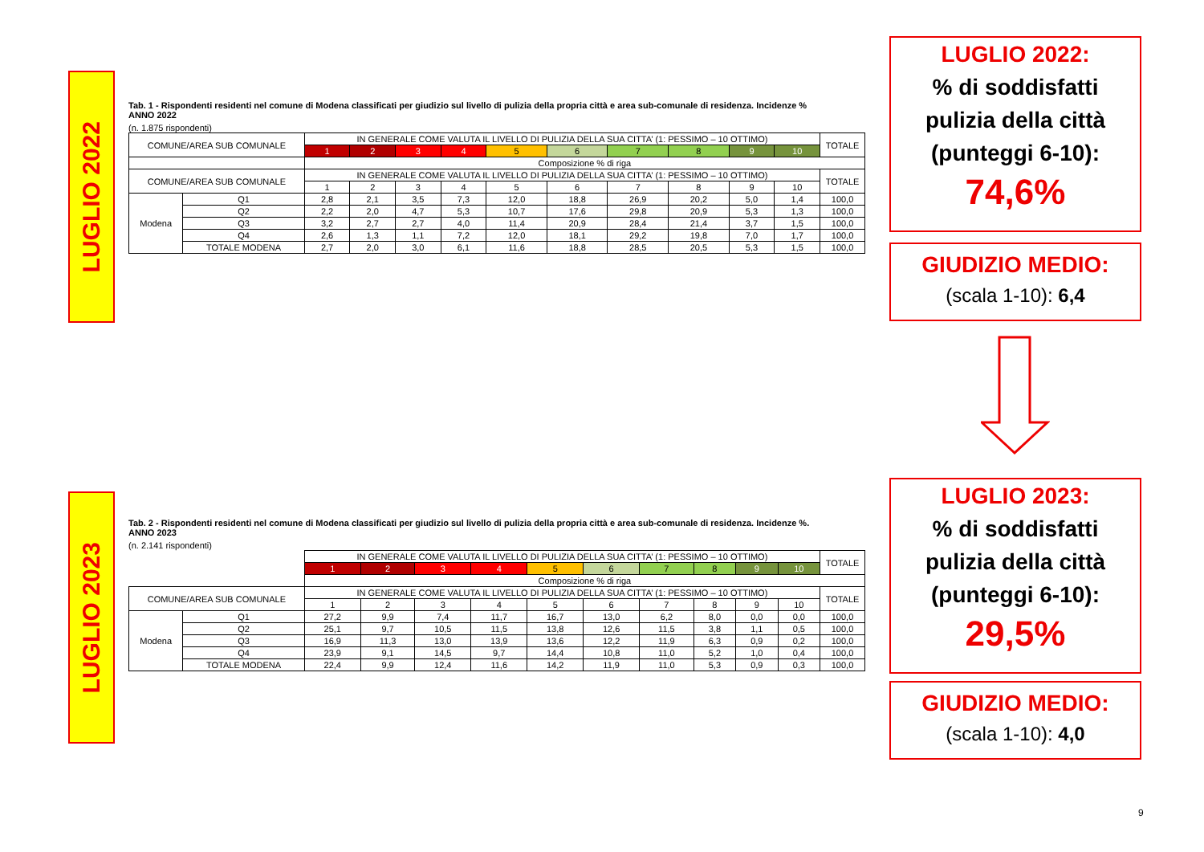LUGLIO 2022
LUGLIO 2023
Tab. 1 - Rispondenti residenti nel comune di Modena classificati per giudizio sul livello di pulizia della propria città e area sub-comunale di residenza. Incidenze %
ANNO 2022
(n. 1.875 rispondenti)
| COMUNE/AREA SUB COMUNALE | | IN GENERALE COME VALUTA IL LIVELLO DI PULIZIA DELLA SUA CITTA’ (1: PESSIMO – 10 OTTIMO) | | | | | | | | | | TOTALE |
| --- | --- | --- | --- | --- | --- | --- | --- | --- | --- | --- | --- | --- |
| | | 1 | 2 | 3 | 4 | 5 | 6 | 7 | 8 | 9 | 10 | |
| | | Composizione % di riga | | | | | | | | | | |
| COMUNE/AREA SUB COMUNALE | | IN GENERALE COME VALUTA IL LIVELLO DI PULIZIA DELLA SUA CITTA’ (1: PESSIMO – 10 OTTIMO) | | | | | | | | | | TOTALE |
| | | 1 | 2 | 3 | 4 | 5 | 6 | 7 | 8 | 9 | 10 | |
| Modena | Q1 | 2,8 | 2,1 | 3,5 | 7,3 | 12,0 | 18,8 | 26,9 | 20,2 | 5,0 | 1,4 | 100,0 |
| | Q2 | 2,2 | 2,0 | 4,7 | 5,3 | 10,7 | 17,6 | 29,8 | 20,9 | 5,3 | 1,3 | 100,0 |
| | Q3 | 3,2 | 2,7 | 2,7 | 4,0 | 11,4 | 20,9 | 28,4 | 21,4 | 3,7 | 1,5 | 100,0 |
| | Q4 | 2,6 | 1,3 | 1,1 | 7,2 | 12,0 | 18,1 | 29,2 | 19,8 | 7,0 | 1,7 | 100,0 |
| | TOTALE MODENA | 2,7 | 2,0 | 3,0 | 6,1 | 11,6 | 18,8 | 28,5 | 20,5 | 5,3 | 1,5 | 100,0 |
Tab. 2 - Rispondenti residenti nel comune di Modena classificati per giudizio sul livello di pulizia della propria città e area sub-comunale di residenza. Incidenze %.
ANNO 2023
(n. 2.141 rispondenti)
| | | IN GENERALE COME VALUTA IL LIVELLO DI PULIZIA DELLA SUA CITTA’ (1: PESSIMO – 10 OTTIMO) | | | | | | | | | | TOTALE |
| | | 1 | 2 | 3 | 4 | 5 | 6 | 7 | 8 | 9 | 10 | |
| | | Composizione % di riga | | | | | | | | | | |
| COMUNE/AREA SUB COMUNALE | | IN GENERALE COME VALUTA IL LIVELLO DI PULIZIA DELLA SUA CITTA’ (1: PESSIMO – 10 OTTIMO) | | | | | | | | | | TOTALE |
| | | 1 | 2 | 3 | 4 | 5 | 6 | 7 | 8 | 9 | 10 | |
| Modena | Q1 | 27,2 | 9,9 | 7,4 | 11,7 | 16,7 | 13,0 | 6,2 | 8,0 | 0,0 | 0,0 | 100,0 |
| | Q2 | 25,1 | 9,7 | 10,5 | 11,5 | 13,8 | 12,6 | 11,5 | 3,8 | 1,1 | 0,5 | 100,0 |
| | Q3 | 16,9 | 11,3 | 13,0 | 13,9 | 13,6 | 12,2 | 11,9 | 6,3 | 0,9 | 0,2 | 100,0 |
| | Q4 | 23,9 | 9,1 | 14,5 | 9,7 | 14,4 | 10,8 | 11,0 | 5,2 | 1,0 | 0,4 | 100,0 |
| | TOTALE MODENA | 22,4 | 9,9 | 12,4 | 11,6 | 14,2 | 11,9 | 11,0 | 5,3 | 0,9 | 0,3 | 100,0 |
LUGLIO 2022:
% di soddisfatti
pulizia della città
(punteggi 6-10):
74,6%
GIUDIZIO MEDIO:
(scala 1-10): 6,4
LUGLIO 2023:
% di soddisfatti
pulizia della città
(punteggi 6-10):
29,5%
GIUDIZIO MEDIO:
(scala 1-10): 4,0
9